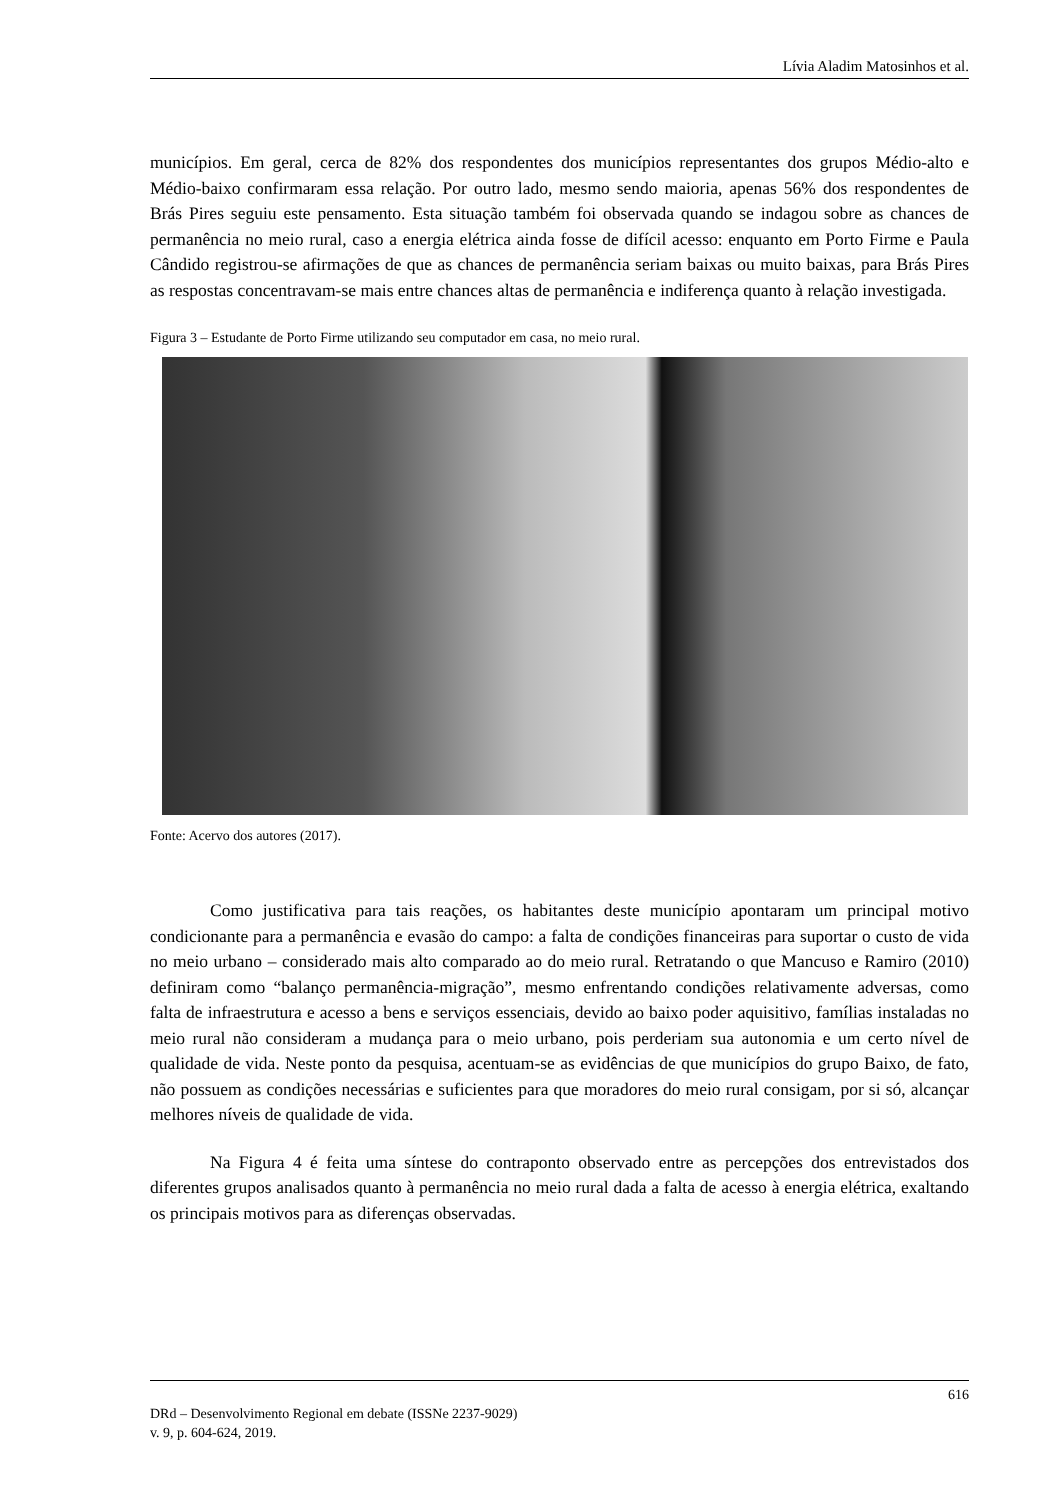Lívia Aladim Matosinhos et al.
municípios. Em geral, cerca de 82% dos respondentes dos municípios representantes dos grupos Médio-alto e Médio-baixo confirmaram essa relação. Por outro lado, mesmo sendo maioria, apenas 56% dos respondentes de Brás Pires seguiu este pensamento. Esta situação também foi observada quando se indagou sobre as chances de permanência no meio rural, caso a energia elétrica ainda fosse de difícil acesso: enquanto em Porto Firme e Paula Cândido registrou-se afirmações de que as chances de permanência seriam baixas ou muito baixas, para Brás Pires as respostas concentravam-se mais entre chances altas de permanência e indiferença quanto à relação investigada.
Figura 3 – Estudante de Porto Firme utilizando seu computador em casa, no meio rural.
Fonte: Acervo dos autores (2017).
Como justificativa para tais reações, os habitantes deste município apontaram um principal motivo condicionante para a permanência e evasão do campo: a falta de condições financeiras para suportar o custo de vida no meio urbano – considerado mais alto comparado ao do meio rural. Retratando o que Mancuso e Ramiro (2010) definiram como “balanço permanência-migração”, mesmo enfrentando condições relativamente adversas, como falta de infraestrutura e acesso a bens e serviços essenciais, devido ao baixo poder aquisitivo, famílias instaladas no meio rural não consideram a mudança para o meio urbano, pois perderiam sua autonomia e um certo nível de qualidade de vida. Neste ponto da pesquisa, acentuam-se as evidências de que municípios do grupo Baixo, de fato, não possuem as condições necessárias e suficientes para que moradores do meio rural consigam, por si só, alcançar melhores níveis de qualidade de vida.
Na Figura 4 é feita uma síntese do contraponto observado entre as percepções dos entrevistados dos diferentes grupos analisados quanto à permanência no meio rural dada a falta de acesso à energia elétrica, exaltando os principais motivos para as diferenças observadas.
616
DRd – Desenvolvimento Regional em debate (ISSNe 2237-9029)
v. 9, p. 604-624, 2019.